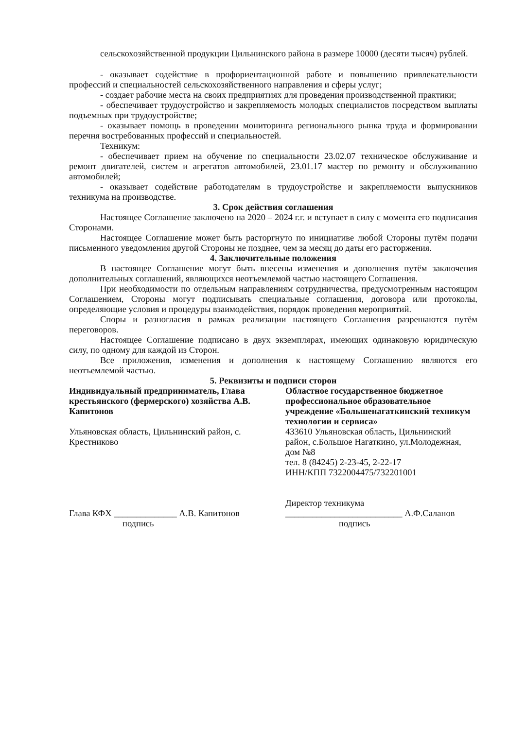сельскохозяйственной продукции Цильнинского района в размере 10000 (десяти тысяч) рублей.
- оказывает содействие в профориентационной работе и повышению привлекательности профессий и специальностей сельскохозяйственного направления и сферы услуг;
- создает рабочие места на своих предприятиях для проведения производственной практики;
- обеспечивает трудоустройство и закрепляемость молодых специалистов посредством выплаты подъемных при трудоустройстве;
- оказывает помощь в проведении мониторинга регионального рынка труда и формировании перечня востребованных профессий и специальностей.
Техникум:
- обеспечивает прием на обучение по специальности 23.02.07 техническое обслуживание и ремонт двигателей, систем и агрегатов автомобилей, 23.01.17 мастер по ремонту и обслуживанию автомобилей;
- оказывает содействие работодателям в трудоустройстве и закрепляемости выпускников техникума на производстве.
3. Срок действия соглашения
Настоящее Соглашение заключено на 2020 – 2024 г.г. и вступает в силу с момента его подписания Сторонами.
Настоящее Соглашение может быть расторгнуто по инициативе любой Стороны путём подачи письменного уведомления другой Стороны не позднее, чем за месяц до даты его расторжения.
4. Заключительные положения
В настоящее Соглашение могут быть внесены изменения и дополнения путём заключения дополнительных соглашений, являющихся неотъемлемой частью настоящего Соглашения.
При необходимости по отдельным направлениям сотрудничества, предусмотренным настоящим Соглашением, Стороны могут подписывать специальные соглашения, договора или протоколы, определяющие условия и процедуры взаимодействия, порядок проведения мероприятий.
Споры и разногласия в рамках реализации настоящего Соглашения разрешаются путём переговоров.
Настоящее Соглашение подписано в двух экземплярах, имеющих одинаковую юридическую силу, по одному для каждой из Сторон.
Все приложения, изменения и дополнения к настоящему Соглашению являются его неотъемлемой частью.
5. Реквизиты и подписи сторон
Индивидуальный предприниматель, Глава крестьянского (фермерского) хозяйства А.В. Капитонов
Ульяновская область, Цильнинский район, с. Крестниково
Глава КФХ ______________ А.В. Капитонов
подпись
Областное государственное бюджетное профессиональное образовательное учреждение «Большенагаткинский техникум технологии и сервиса»
433610 Ульяновская область, Цильнинский район, с.Большое Нагаткино, ул.Молодежная, дом №8
тел. 8 (84245) 2-23-45, 2-22-17
ИНН/КПП 7322004475/732201001
Директор техникума
__________________________ А.Ф.Саланов
подпись